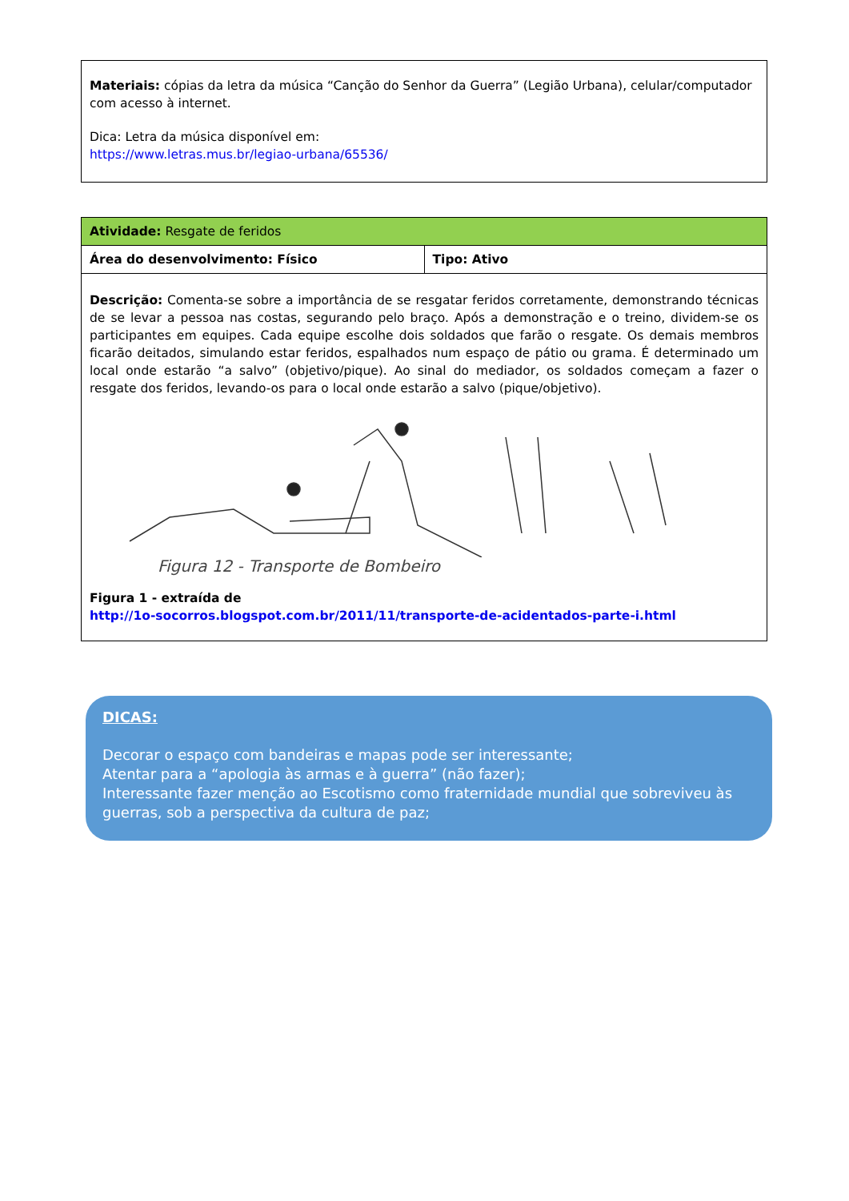Materiais: cópias da letra da música “Canção do Senhor da Guerra” (Legião Urbana), celular/computador com acesso à internet.
Dica: Letra da música disponível em:
https://www.letras.mus.br/legiao-urbana/65536/
| Atividade: Resgate de feridos | |
| Área do desenvolvimento: Físico | Tipo: Ativo |
| Descrição: Comenta-se sobre a importância de se resgatar feridos corretamente, demonstrando técnicas de se levar a pessoa nas costas, segurando pelo braço. Após a demonstração e o treino, dividem-se os participantes em equipes. Cada equipe escolhe dois soldados que farão o resgate. Os demais membros ficarão deitados, simulando estar feridos, espalhados num espaço de pátio ou grama. É determinado um local onde estarão “a salvo” (objetivo/pique). Ao sinal do mediador, os soldados começam a fazer o resgate dos feridos, levando-os para o local onde estarão a salvo (pique/objetivo). Figura 12 - Transporte de Bombeiro Figura 1 - extraída de http://1o-socorros.blogspot.com.br/2011/11/transporte-de-acidentados-parte-i.html | |
DICAS:
Decorar o espaço com bandeiras e mapas pode ser interessante;
Atentar para a “apologia às armas e à guerra” (não fazer);
Interessante fazer menção ao Escotismo como fraternidade mundial que sobreviveu às guerras, sob a perspectiva da cultura de paz;